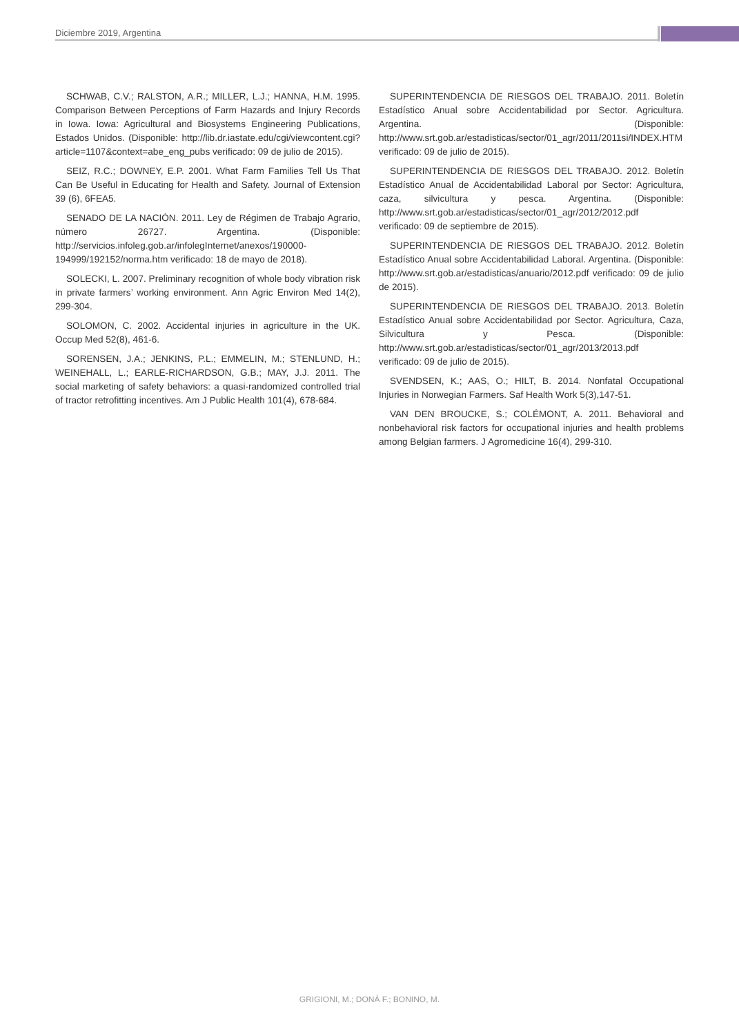Diciembre 2019, Argentina
SCHWAB, C.V.; RALSTON, A.R.; MILLER, L.J.; HANNA, H.M. 1995. Comparison Between Perceptions of Farm Hazards and Injury Records in Iowa. Iowa: Agricultural and Biosystems Engineering Publications, Estados Unidos. (Disponible: http://lib.dr.iastate.edu/cgi/viewcontent.cgi?article=1107&context=abe_eng_pubs verificado: 09 de julio de 2015).
SEIZ, R.C.; DOWNEY, E.P. 2001. What Farm Families Tell Us That Can Be Useful in Educating for Health and Safety. Journal of Extension 39 (6), 6FEA5.
SENADO DE LA NACIÓN. 2011. Ley de Régimen de Trabajo Agrario, número 26727. Argentina. (Disponible: http://servicios.infoleg.gob.ar/infolegInternet/anexos/190000-194999/192152/norma.htm verificado: 18 de mayo de 2018).
SOLECKI, L. 2007. Preliminary recognition of whole body vibration risk in private farmers’ working environment. Ann Agric Environ Med 14(2), 299-304.
SOLOMON, C. 2002. Accidental injuries in agriculture in the UK. Occup Med 52(8), 461-6.
SORENSEN, J.A.; JENKINS, P.L.; EMMELIN, M.; STENLUND, H.; WEINEHALL, L.; EARLE-RICHARDSON, G.B.; MAY, J.J. 2011. The social marketing of safety behaviors: a quasi-randomized controlled trial of tractor retrofitting incentives. Am J Public Health 101(4), 678-684.
SUPERINTENDENCIA DE RIESGOS DEL TRABAJO. 2011. Boletín Estadístico Anual sobre Accidentabilidad por Sector. Agricultura. Argentina. (Disponible: http://www.srt.gob.ar/estadisticas/sector/01_agr/2011/2011si/INDEX.HTM verificado: 09 de julio de 2015).
SUPERINTENDENCIA DE RIESGOS DEL TRABAJO. 2012. Boletín Estadístico Anual de Accidentabilidad Laboral por Sector: Agricultura, caza, silvicultura y pesca. Argentina. (Disponible: http://www.srt.gob.ar/estadisticas/sector/01_agr/2012/2012.pdf verificado: 09 de septiembre de 2015).
SUPERINTENDENCIA DE RIESGOS DEL TRABAJO. 2012. Boletín Estadístico Anual sobre Accidentabilidad Laboral. Argentina. (Disponible: http://www.srt.gob.ar/estadisticas/anuario/2012.pdf verificado: 09 de julio de 2015).
SUPERINTENDENCIA DE RIESGOS DEL TRABAJO. 2013. Boletín Estadístico Anual sobre Accidentabilidad por Sector. Agricultura, Caza, Silvicultura y Pesca. (Disponible: http://www.srt.gob.ar/estadisticas/sector/01_agr/2013/2013.pdf verificado: 09 de julio de 2015).
SVENDSEN, K.; AAS, O.; HILT, B. 2014. Nonfatal Occupational Injuries in Norwegian Farmers. Saf Health Work 5(3),147-51.
VAN DEN BROUCKE, S.; COLÉMONT, A. 2011. Behavioral and nonbehavioral risk factors for occupational injuries and health problems among Belgian farmers. J Agromedicine 16(4), 299-310.
GRIGIONI, M.; DONÁ F.; BONINO, M.